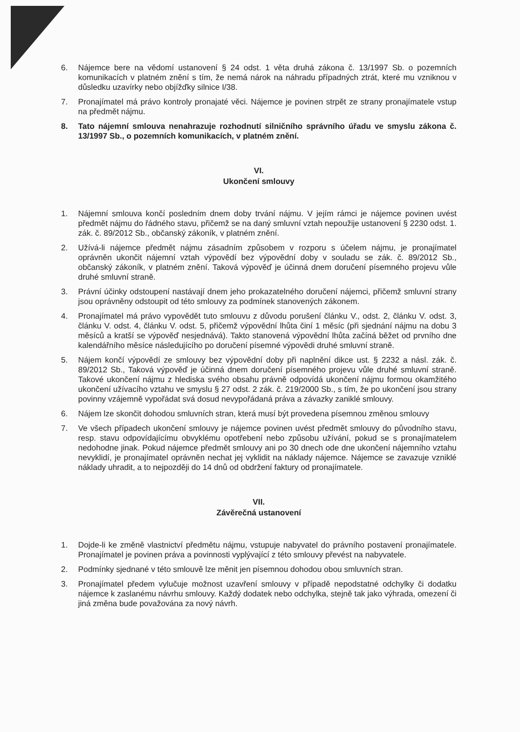6. Nájemce bere na vědomí ustanovení § 24 odst. 1 věta druhá zákona č. 13/1997 Sb. o pozemních komunikacích v platném znění s tím, že nemá nárok na náhradu případných ztrát, které mu vzniknou v důsledku uzavírky nebo objížďky silnice I/38.
7. Pronajímatel má právo kontroly pronajaté věci. Nájemce je povinen strpět ze strany pronajímatele vstup na předmět nájmu.
8. Tato nájemní smlouva nenahrazuje rozhodnutí silničního správního úřadu ve smyslu zákona č. 13/1997 Sb., o pozemních komunikacích, v platném znění.
VI.
Ukončení smlouvy
1. Nájemní smlouva končí posledním dnem doby trvání nájmu. V jejím rámci je nájemce povinen uvést předmět nájmu do řádného stavu, přičemž se na daný smluvní vztah nepoužije ustanovení § 2230 odst. 1. zák. č. 89/2012 Sb., občanský zákoník, v platném znění.
2. Užívá-li nájemce předmět nájmu zásadním způsobem v rozporu s účelem nájmu, je pronajímatel oprávněn ukončit nájemní vztah výpovědí bez výpovědní doby v souladu se zák. č. 89/2012 Sb., občanský zákoník, v platném znění. Taková výpověď je účinná dnem doručení písemného projevu vůle druhé smluvní straně.
3. Právní účinky odstoupení nastávají dnem jeho prokazatelného doručení nájemci, přičemž smluvní strany jsou oprávněny odstoupit od této smlouvy za podmínek stanovených zákonem.
4. Pronajímatel má právo vypovědět tuto smlouvu z důvodu porušení článku V., odst. 2, článku V. odst. 3, článku V. odst. 4, článku V. odst. 5, přičemž výpovědní lhůta činí 1 měsíc (při sjednání nájmu na dobu 3 měsíců a kratší se výpověď nesjednává). Takto stanovená výpovědní lhůta začíná běžet od prvního dne kalendářního měsíce následujícího po doručení písemné výpovědi druhé smluvní straně.
5. Nájem končí výpovědí ze smlouvy bez výpovědní doby při naplnění dikce ust. § 2232 a násl. zák. č. 89/2012 Sb., Taková výpověď je účinná dnem doručení písemného projevu vůle druhé smluvní straně. Takové ukončení nájmu z hlediska svého obsahu právně odpovídá ukončení nájmu formou okamžitého ukončení užívacího vztahu ve smyslu § 27 odst. 2 zák. č. 219/2000 Sb., s tím, že po ukončení jsou strany povinny vzájemně vypořádat svá dosud nevypořádaná práva a závazky zaniklé smlouvy.
6. Nájem lze skončit dohodou smluvních stran, která musí být provedena písemnou změnou smlouvy
7. Ve všech případech ukončení smlouvy je nájemce povinen uvést předmět smlouvy do původního stavu, resp. stavu odpovídajícímu obvyklému opotřebení nebo způsobu užívání, pokud se s pronajímatelem nedohodne jinak. Pokud nájemce předmět smlouvy ani po 30 dnech ode dne ukončení nájemního vztahu nevyklidí, je pronajímatel oprávněn nechat jej vyklidit na náklady nájemce. Nájemce se zavazuje vzniklé náklady uhradit, a to nejpozději do 14 dnů od obdržení faktury od pronajímatele.
VII.
Závěrečná ustanovení
1. Dojde-li ke změně vlastnictví předmětu nájmu, vstupuje nabyvatel do právního postavení pronajímatele. Pronajímatel je povinen práva a povinnosti vyplývající z této smlouvy převést na nabyvatele.
2. Podmínky sjednané v této smlouvě lze měnit jen písemnou dohodou obou smluvních stran.
3. Pronajímatel předem vylučuje možnost uzavření smlouvy v případě nepodstatné odchylky či dodatku nájemce k zaslanému návrhu smlouvy. Každý dodatek nebo odchylka, stejně tak jako výhrada, omezení či jiná změna bude považována za nový návrh.